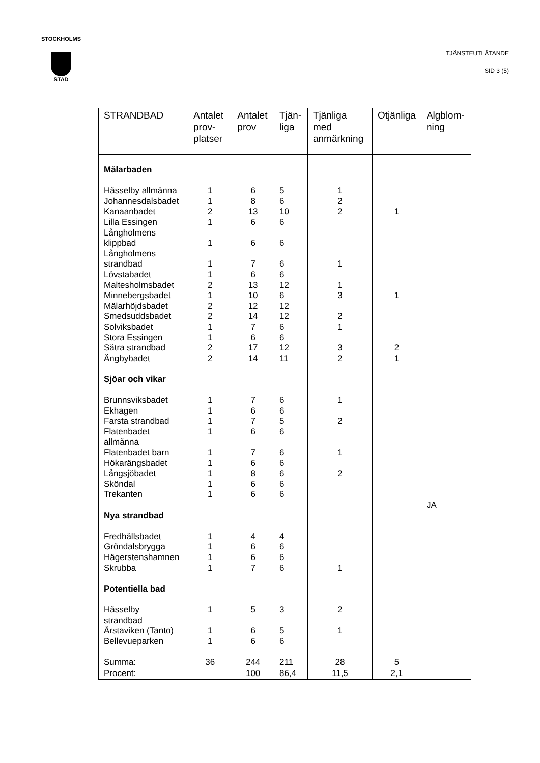STOCKHOLMS
STAD
TJÄNSTEUTLÅTANDE
SID 3 (5)
| STRANDBAD | Antalet prov-platser | Antalet prov | Tjän-liga | Tjänliga med anmärkning | Otjänliga | Algblom-ning |
| --- | --- | --- | --- | --- | --- | --- |
| Mälarbaden Hässelby allmänna Johannesdalsbadet Kanaanbadet Lilla Essingen Långholmens klippbad Långholmens strandbad Lövstabadet Maltesholmsbadet Minnebergsbadet Mälarhöjdsbadet Smedsuddsbadet Solviksbadet Stora Essingen Sätra strandbad Ängbybadet Sjöar och vikar Brunnsviksbadet Ekhagen Farsta strandbad Flatenbadet allmänna Flatenbadet barn Hökarängsbadet Långsjöbadet Sköndal Trekanten Nya strandbad Fredhällsbadet Gröndalsbrygga Hägerstenshamnen Skrubba Potentiella bad Hässelby strandbad Årstaviken (Tanto) Bellevueparken | 1 1 2 1 1 1 1 2 1 2 2 1 1 2 2 1 1 1 1 1 1 1 1 1 1 1 1 1 1 1 1 | 6 8 13 6 6 7 6 13 10 12 14 7 6 17 14 7 6 7 6 7 6 8 6 6 4 6 6 7 5 6 6 | 5 6 10 6 6 6 6 12 6 12 12 6 6 12 11 6 6 5 6 6 6 6 6 6 4 6 6 6 3 5 6 | 1 2 2 1 1 3 2 1 3 2 1 2 1 2 1 2 1 | 1 1 2 1 | JA |
| Summa: | 36 | 244 | 211 | 28 | 5 | |
| Procent: | | 100 | 86,4 | 11,5 | 2,1 | |